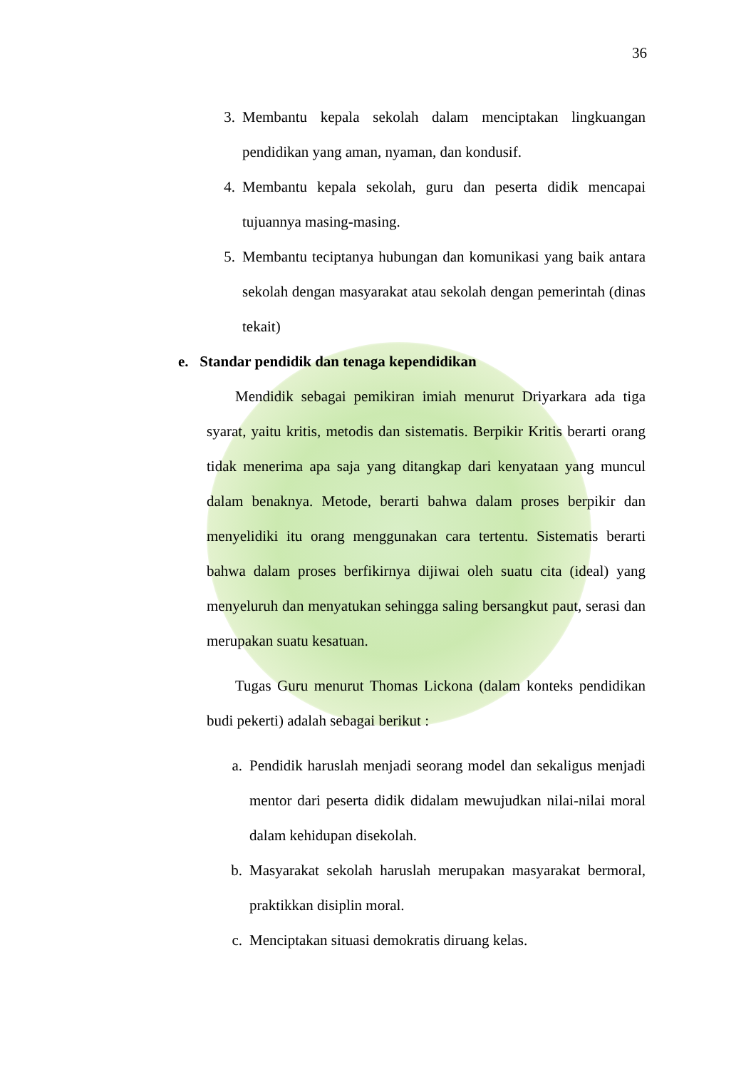36
3. Membantu kepala sekolah dalam menciptakan lingkuangan pendidikan yang aman, nyaman, dan kondusif.
4. Membantu kepala sekolah, guru dan peserta didik mencapai tujuannya masing-masing.
5. Membantu teciptanya hubungan dan komunikasi yang baik antara sekolah dengan masyarakat atau sekolah dengan pemerintah (dinas tekait)
e. Standar pendidik dan tenaga kependidikan
Mendidik sebagai pemikiran imiah menurut Driyarkara ada tiga syarat, yaitu kritis, metodis dan sistematis. Berpikir Kritis berarti orang tidak menerima apa saja yang ditangkap dari kenyataan yang muncul dalam benaknya. Metode, berarti bahwa dalam proses berpikir dan menyelidiki itu orang menggunakan cara tertentu. Sistematis berarti bahwa dalam proses berfikirnya dijiwai oleh suatu cita (ideal) yang menyeluruh dan menyatukan sehingga saling bersangkut paut, serasi dan merupakan suatu kesatuan.
Tugas Guru menurut Thomas Lickona (dalam konteks pendidikan budi pekerti) adalah sebagai berikut :
a. Pendidik haruslah menjadi seorang model dan sekaligus menjadi mentor dari peserta didik didalam mewujudkan nilai-nilai moral dalam kehidupan disekolah.
b. Masyarakat sekolah haruslah merupakan masyarakat bermoral, praktikkan disiplin moral.
c. Menciptakan situasi demokratis diruang kelas.